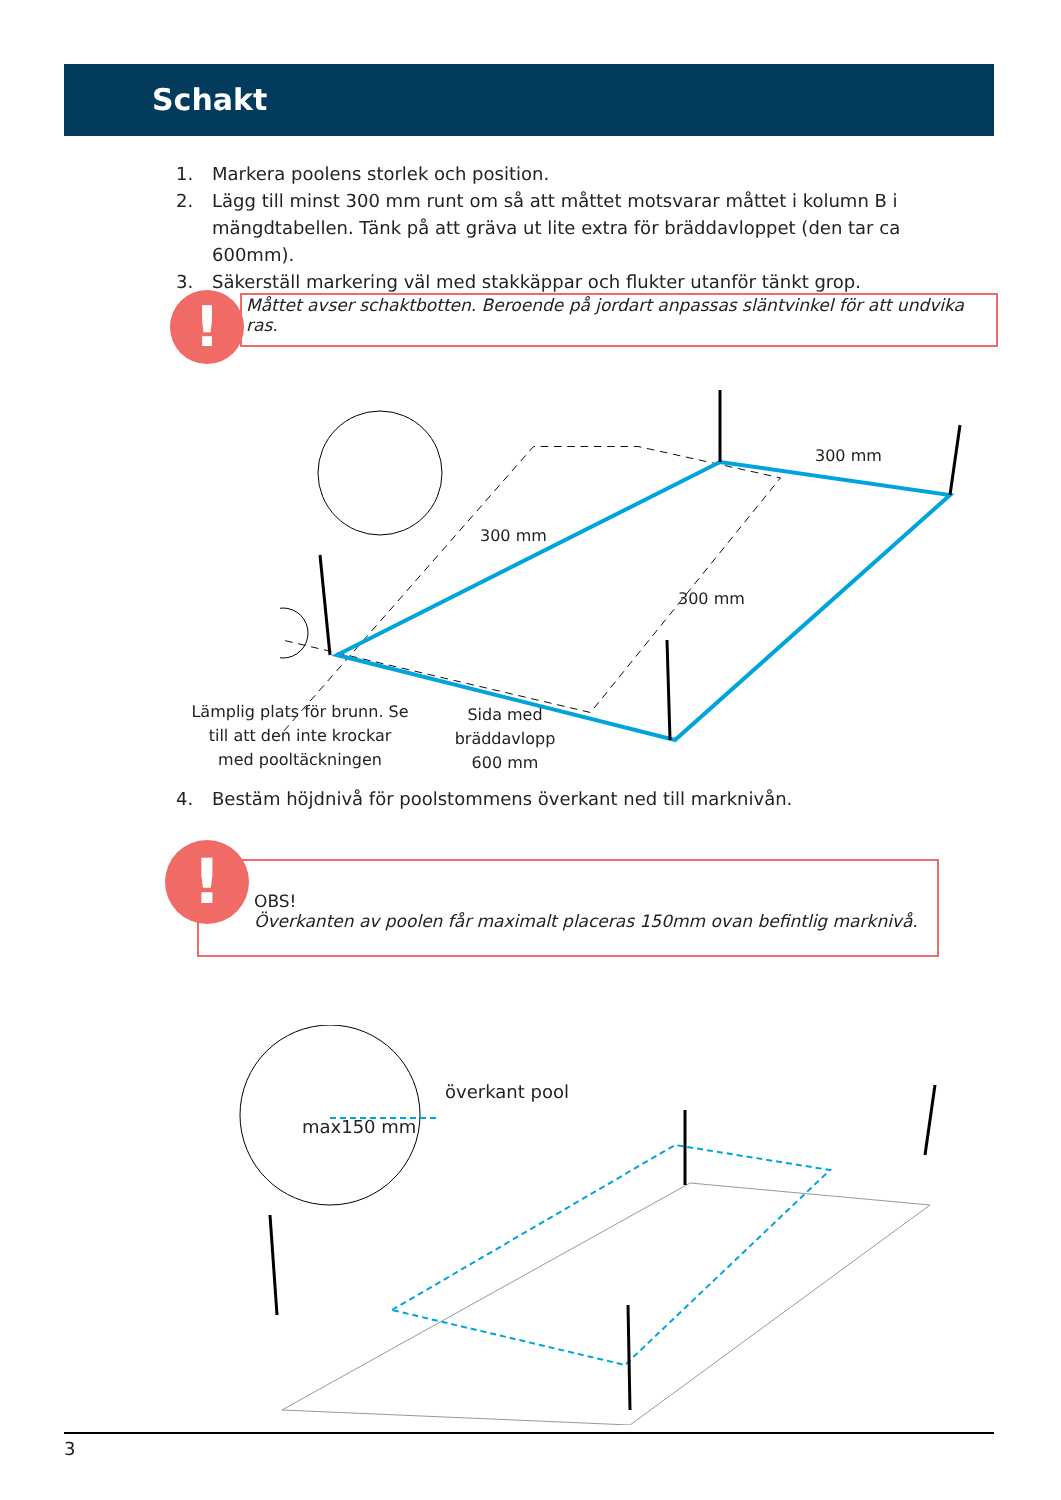Schakt
1. Markera poolens storlek och position.
2. Lägg till minst 300 mm runt om så att måttet motsvarar måttet i kolumn B i mängdtabellen. Tänk på att gräva ut lite extra för bräddavloppet (den tar ca 600mm).
3. Säkerställ markering väl med stakkäppar och flukter utanför tänkt grop.
Måttet avser schaktbotten. Beroende på jordart anpassas släntvinkel för att undvika ras.
!
300 mm
300 mm
300 mm
Lämplig plats för brunn. Se till att den inte krockar med pooltäckningen
Sida med bräddavlopp 600 mm
4. Bestäm höjdnivå för poolstommens överkant ned till marknivån.
OBS!
Överkanten av poolen får maximalt placeras 150mm ovan befintlig marknivå.
!
överkant pool
max150 mm
3